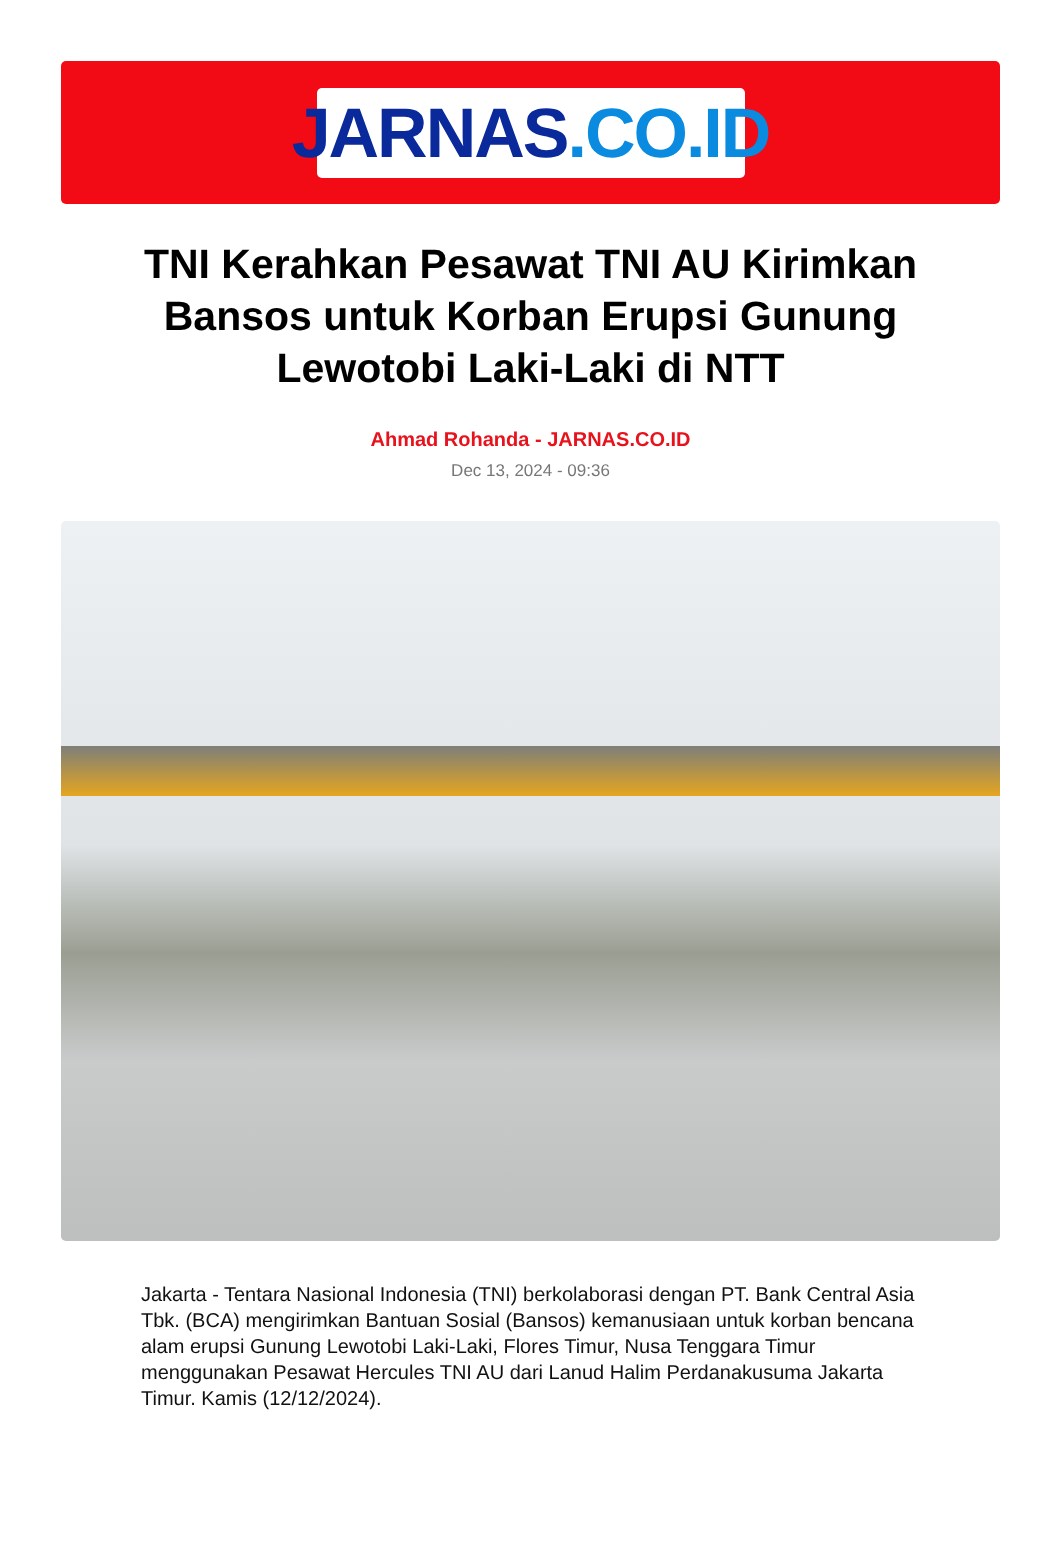JARNAS.CO.ID
TNI Kerahkan Pesawat TNI AU Kirimkan Bansos untuk Korban Erupsi Gunung Lewotobi Laki-Laki di NTT
Ahmad Rohanda - JARNAS.CO.ID
Dec 13, 2024 - 09:36
Jakarta - Tentara Nasional Indonesia (TNI) berkolaborasi dengan PT. Bank Central Asia Tbk. (BCA) mengirimkan Bantuan Sosial (Bansos) kemanusiaan untuk korban bencana alam erupsi Gunung Lewotobi Laki-Laki, Flores Timur, Nusa Tenggara Timur menggunakan Pesawat Hercules TNI AU dari Lanud Halim Perdanakusuma Jakarta Timur. Kamis (12/12/2024).